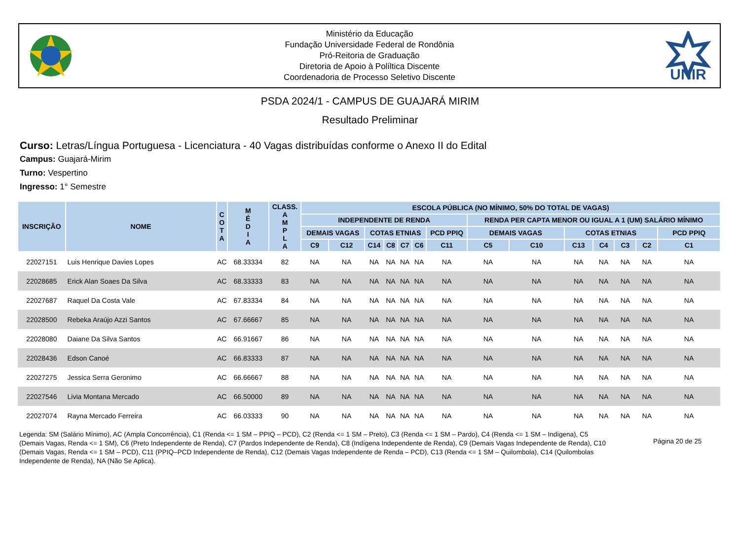Ministério da Educação
Fundação Universidade Federal de Rondônia
Pró-Reitoria de Graduação
Diretoria de Apoio à Políltica Discente
Coordenadoria de Processo Seletivo Discente
UNIR
PSDA 2024/1 - CAMPUS DE GUAJARÁ MIRIM
Resultado Preliminar
Curso: Letras/Língua Portuguesa - Licenciatura - 40 Vagas distribuídas conforme o Anexo II do Edital
Campus: Guajará-Mirim
Turno: Vespertino
Ingresso: 1° Semestre
| INSCRIÇÃO | NOME | C O T A | M É D I A | CLASS. A M P L A | ESCOLA PÚBLICA (NO MÍNIMO, 50% DO TOTAL DE VAGAS) | | | | | | | | | | | | | |
| --- | --- | --- | --- | --- | --- | --- | --- | --- | --- | --- | --- | --- | --- | --- | --- | --- | --- | --- |
| | | | | | INDEPENDENTE DE RENDA | | | | | | | RENDA PER CAPTA MENOR OU IGUAL A 1 (UM) SALÁRIO MÍNIMO | | | | | | |
| | | | | | DEMAIS VAGAS | | COTAS ETNIAS | | | | PCD PPIQ | DEMAIS VAGAS | | COTAS ETNIAS | | | | PCD PPIQ |
| | | | | | C9 | C12 | C14 | C8 | C7 | C6 | C11 | C5 | C10 | C13 | C4 | C3 | C2 | C1 |
| 22027151 | Luis Henrique Davies Lopes | AC | 68.33334 | 82 | NA | NA | NA | NA | NA | NA | NA | NA | NA | NA | NA | NA | NA | NA |
| 22028685 | Erick Alan Soaes Da Silva | AC | 68.33333 | 83 | NA | NA | NA | NA | NA | NA | NA | NA | NA | NA | NA | NA | NA | NA |
| 22027687 | Raquel Da Costa Vale | AC | 67.83334 | 84 | NA | NA | NA | NA | NA | NA | NA | NA | NA | NA | NA | NA | NA | NA |
| 22028500 | Rebeka Araújo Azzi Santos | AC | 67.66667 | 85 | NA | NA | NA | NA | NA | NA | NA | NA | NA | NA | NA | NA | NA | NA |
| 22028080 | Daiane Da Silva Santos | AC | 66.91667 | 86 | NA | NA | NA | NA | NA | NA | NA | NA | NA | NA | NA | NA | NA | NA |
| 22028436 | Edson Canoé | AC | 66.83333 | 87 | NA | NA | NA | NA | NA | NA | NA | NA | NA | NA | NA | NA | NA | NA |
| 22027275 | Jessica Serra Geronimo | AC | 66.66667 | 88 | NA | NA | NA | NA | NA | NA | NA | NA | NA | NA | NA | NA | NA | NA |
| 22027546 | Livia Montana Mercado | AC | 66.50000 | 89 | NA | NA | NA | NA | NA | NA | NA | NA | NA | NA | NA | NA | NA | NA |
| 22027074 | Rayna Mercado Ferreira | AC | 66.03333 | 90 | NA | NA | NA | NA | NA | NA | NA | NA | NA | NA | NA | NA | NA | NA |
Legenda: SM (Salário Mínimo), AC (Ampla Concorrência), C1 (Renda <= 1 SM – PPIQ – PCD), C2 (Renda <= 1 SM – Preto), C3 (Renda <= 1 SM – Pardo), C4 (Renda <= 1 SM – Indígena), C5 (Demais Vagas, Renda <= 1 SM), C6 (Preto Independente de Renda), C7 (Pardos Independente de Renda), C8 (Indígena Independente de Renda), C9 (Demais Vagas Independente de Renda), C10 (Demais Vagas, Renda <= 1 SM – PCD), C11 (PPIQ–PCD Independente de Renda), C12 (Demais Vagas Independente de Renda – PCD), C13 (Renda <= 1 SM – Quilombola), C14 (Quilombolas Independente de Renda), NA (Não Se Aplica).
Página 20 de 25